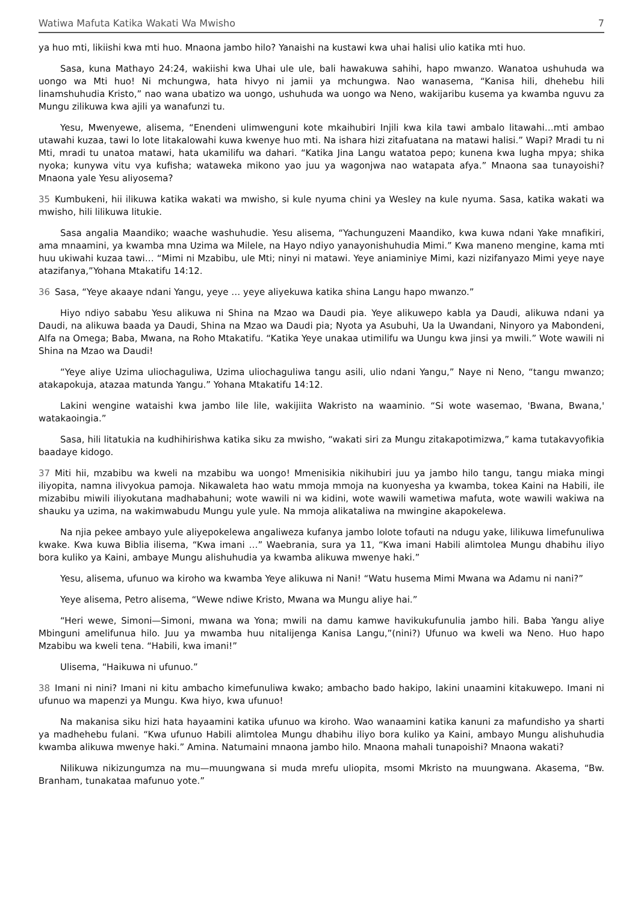Watiwa Mafuta Katika Wakati Wa Mwisho 7
ya huo mti, likiishi kwa mti huo. Mnaona jambo hilo? Yanaishi na kustawi kwa uhai halisi ulio katika mti huo.
Sasa, kuna Mathayo 24:24, wakiishi kwa Uhai ule ule, bali hawakuwa sahihi, hapo mwanzo. Wanatoa ushuhuda wa uongo wa Mti huo! Ni mchungwa, hata hivyo ni jamii ya mchungwa. Nao wanasema, “Kanisa hili, dhehebu hili linamshuhudia Kristo,” nao wana ubatizo wa uongo, ushuhuda wa uongo wa Neno, wakijaribu kusema ya kwamba nguvu za Mungu zilikuwa kwa ajili ya wanafunzi tu.
Yesu, Mwenyewe, alisema, “Enendeni ulimwenguni kote mkaihubiri Injili kwa kila tawi ambalo litawahi…mti ambao utawahi kuzaa, tawi lo lote litakalowahi kuwa kwenye huo mti. Na ishara hizi zitafuatana na matawi halisi.” Wapi? Mradi tu ni Mti, mradi tu unatoa matawi, hata ukamilifu wa dahari. “Katika Jina Langu watatoa pepo; kunena kwa lugha mpya; shika nyoka; kunywa vitu vya kufisha; wataweka mikono yao juu ya wagonjwa nao watapata afya.” Mnaona saa tunayoishi? Mnaona yale Yesu aliyosema?
35 Kumbukeni, hii ilikuwa katika wakati wa mwisho, si kule nyuma chini ya Wesley na kule nyuma. Sasa, katika wakati wa mwisho, hili lilikuwa litukie.
Sasa angalia Maandiko; waache washuhudie. Yesu alisema, “Yachunguzeni Maandiko, kwa kuwa ndani Yake mnafikiri, ama mnaamini, ya kwamba mna Uzima wa Milele, na Hayo ndiyo yanayonishuhudia Mimi.” Kwa maneno mengine, kama mti huu ukiwahi kuzaa tawi… “Mimi ni Mzabibu, ule Mti; ninyi ni matawi. Yeye aniaminiye Mimi, kazi nizifanyazo Mimi yeye naye atazifanya,”Yohana Mtakatifu 14:12.
36 Sasa, “Yeye akaaye ndani Yangu, yeye … yeye aliyekuwa katika shina Langu hapo mwanzo.”
Hiyo ndiyo sababu Yesu alikuwa ni Shina na Mzao wa Daudi pia. Yeye alikuwepo kabla ya Daudi, alikuwa ndani ya Daudi, na alikuwa baada ya Daudi, Shina na Mzao wa Daudi pia; Nyota ya Asubuhi, Ua la Uwandani, Ninyoro ya Mabondeni, Alfa na Omega; Baba, Mwana, na Roho Mtakatifu. “Katika Yeye unakaa utimilifu wa Uungu kwa jinsi ya mwili.” Wote wawili ni Shina na Mzao wa Daudi!
“Yeye aliye Uzima uliochaguliwa, Uzima uliochaguliwa tangu asili, ulio ndani Yangu,” Naye ni Neno, “tangu mwanzo; atakapokuja, atazaa matunda Yangu.” Yohana Mtakatifu 14:12.
Lakini wengine wataishi kwa jambo lile lile, wakijiita Wakristo na waaminio. “Si wote wasemao, 'Bwana, Bwana,' watakaoingia.”
Sasa, hili litatukia na kudhihirishwa katika siku za mwisho, “wakati siri za Mungu zitakapotimizwa,” kama tutakavyofikia baadaye kidogo.
37 Miti hii, mzabibu wa kweli na mzabibu wa uongo! Mmenisikia nikihubiri juu ya jambo hilo tangu, tangu miaka mingi iliyopita, namna ilivyokua pamoja. Nikawaleta hao watu mmoja mmoja na kuonyesha ya kwamba, tokea Kaini na Habili, ile mizabibu miwili iliyokutana madhabahuni; wote wawili ni wa kidini, wote wawili wametiwa mafuta, wote wawili wakiwa na shauku ya uzima, na wakimwabudu Mungu yule yule. Na mmoja alikataliwa na mwingine akapokelewa.
Na njia pekee ambayo yule aliyepokelewa angaliweza kufanya jambo lolote tofauti na ndugu yake, lilikuwa limefunuliwa kwake. Kwa kuwa Biblia ilisema, “Kwa imani …” Waebrania, sura ya 11, “Kwa imani Habili alimtolea Mungu dhabihu iliyo bora kuliko ya Kaini, ambaye Mungu alishuhudia ya kwamba alikuwa mwenye haki.”
Yesu, alisema, ufunuo wa kiroho wa kwamba Yeye alikuwa ni Nani! “Watu husema Mimi Mwana wa Adamu ni nani?”
Yeye alisema, Petro alisema, “Wewe ndiwe Kristo, Mwana wa Mungu aliye hai.”
“Heri wewe, Simoni—Simoni, mwana wa Yona; mwili na damu kamwe havikukufunulia jambo hili. Baba Yangu aliye Mbinguni amelifunua hilo. Juu ya mwamba huu nitalijenga Kanisa Langu,”(nini?) Ufunuo wa kweli wa Neno. Huo hapo Mzabibu wa kweli tena. “Habili, kwa imani!”
Ulisema, “Haikuwa ni ufunuo.”
38 Imani ni nini? Imani ni kitu ambacho kimefunuliwa kwako; ambacho bado hakipo, lakini unaamini kitakuwepo. Imani ni ufunuo wa mapenzi ya Mungu. Kwa hiyo, kwa ufunuo!
Na makanisa siku hizi hata hayaamini katika ufunuo wa kiroho. Wao wanaamini katika kanuni za mafundisho ya sharti ya madhehebu fulani. “Kwa ufunuo Habili alimtolea Mungu dhabihu iliyo bora kuliko ya Kaini, ambayo Mungu alishuhudia kwamba alikuwa mwenye haki.” Amina. Natumaini mnaona jambo hilo. Mnaona mahali tunapoishi? Mnaona wakati?
Nilikuwa nikizungumza na mu—muungwana si muda mrefu uliopita, msomi Mkristo na muungwana. Akasema, “Bw. Branham, tunakataa mafunuo yote.”